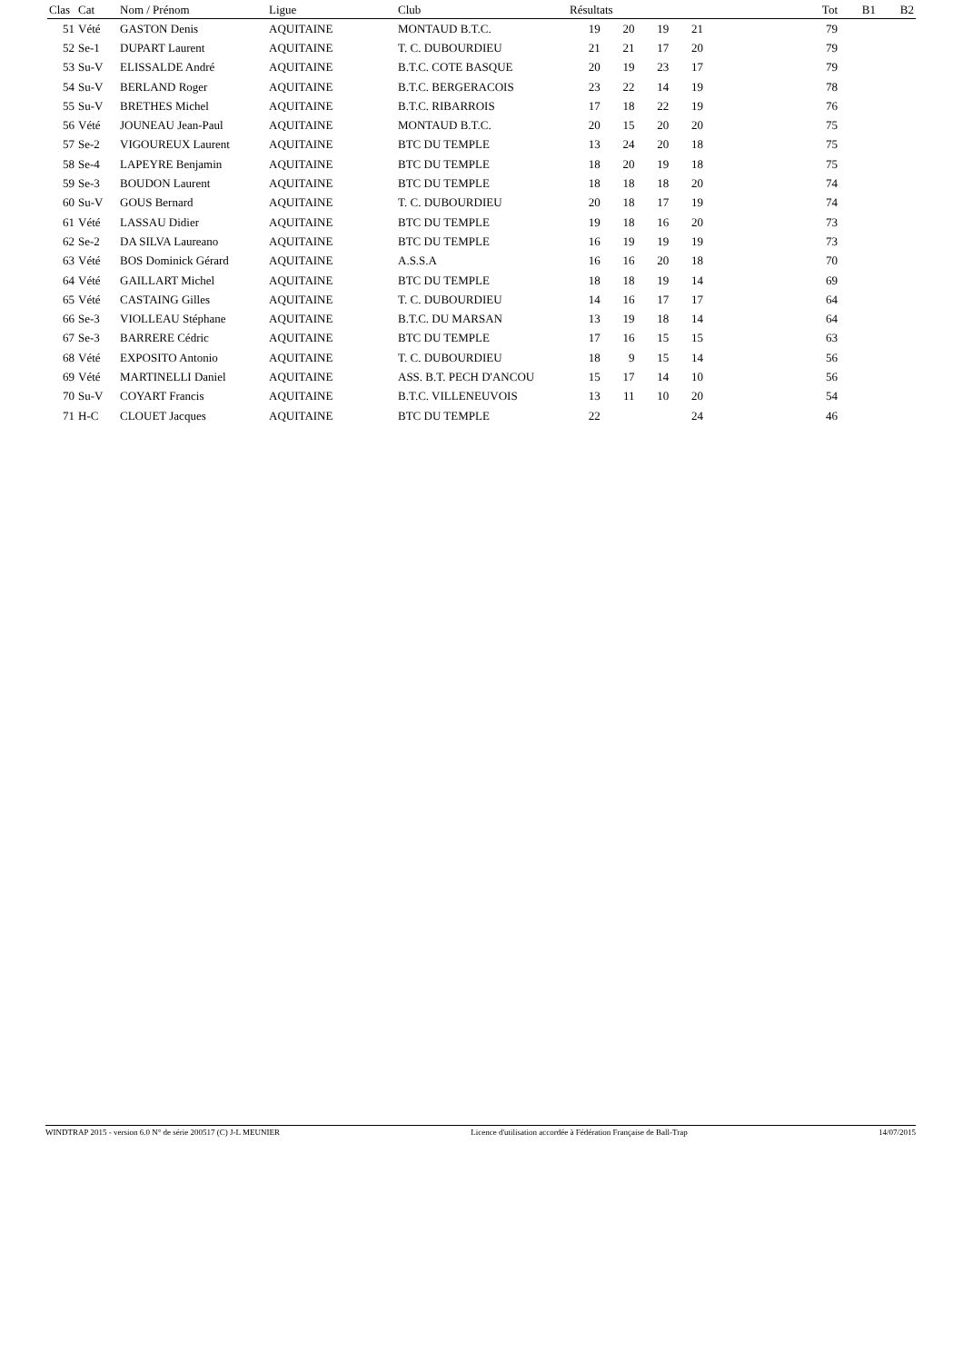| Clas | Cat | Nom / Prénom | Ligue | Club | Résultats | | | | | Tot | B1 | B2 |
| --- | --- | --- | --- | --- | --- | --- | --- | --- | --- | --- | --- | --- |
| 51 | Vété | GASTON Denis | AQUITAINE | MONTAUD B.T.C. | 19 | 20 | 19 | 21 | | 79 | | |
| 52 | Se-1 | DUPART Laurent | AQUITAINE | T. C. DUBOURDIEU | 21 | 21 | 17 | 20 | | 79 | | |
| 53 | Su-V | ELISSALDE André | AQUITAINE | B.T.C. COTE BASQUE | 20 | 19 | 23 | 17 | | 79 | | |
| 54 | Su-V | BERLAND Roger | AQUITAINE | B.T.C. BERGERACOIS | 23 | 22 | 14 | 19 | | 78 | | |
| 55 | Su-V | BRETHES Michel | AQUITAINE | B.T.C. RIBARROIS | 17 | 18 | 22 | 19 | | 76 | | |
| 56 | Vété | JOUNEAU Jean-Paul | AQUITAINE | MONTAUD B.T.C. | 20 | 15 | 20 | 20 | | 75 | | |
| 57 | Se-2 | VIGOUREUX Laurent | AQUITAINE | BTC DU TEMPLE | 13 | 24 | 20 | 18 | | 75 | | |
| 58 | Se-4 | LAPEYRE Benjamin | AQUITAINE | BTC DU TEMPLE | 18 | 20 | 19 | 18 | | 75 | | |
| 59 | Se-3 | BOUDON Laurent | AQUITAINE | BTC DU TEMPLE | 18 | 18 | 18 | 20 | | 74 | | |
| 60 | Su-V | GOUS Bernard | AQUITAINE | T. C. DUBOURDIEU | 20 | 18 | 17 | 19 | | 74 | | |
| 61 | Vété | LASSAU Didier | AQUITAINE | BTC DU TEMPLE | 19 | 18 | 16 | 20 | | 73 | | |
| 62 | Se-2 | DA SILVA Laureano | AQUITAINE | BTC DU TEMPLE | 16 | 19 | 19 | 19 | | 73 | | |
| 63 | Vété | BOS Dominick Gérard | AQUITAINE | A.S.S.A | 16 | 16 | 20 | 18 | | 70 | | |
| 64 | Vété | GAILLART Michel | AQUITAINE | BTC DU TEMPLE | 18 | 18 | 19 | 14 | | 69 | | |
| 65 | Vété | CASTAING Gilles | AQUITAINE | T. C. DUBOURDIEU | 14 | 16 | 17 | 17 | | 64 | | |
| 66 | Se-3 | VIOLLEAU Stéphane | AQUITAINE | B.T.C. DU MARSAN | 13 | 19 | 18 | 14 | | 64 | | |
| 67 | Se-3 | BARRERE Cédric | AQUITAINE | BTC DU TEMPLE | 17 | 16 | 15 | 15 | | 63 | | |
| 68 | Vété | EXPOSITO Antonio | AQUITAINE | T. C. DUBOURDIEU | 18 | 9 | 15 | 14 | | 56 | | |
| 69 | Vété | MARTINELLI Daniel | AQUITAINE | ASS. B.T. PECH D'ANCOU | 15 | 17 | 14 | 10 | | 56 | | |
| 70 | Su-V | COYART Francis | AQUITAINE | B.T.C. VILLENEUVOIS | 13 | 11 | 10 | 20 | | 54 | | |
| 71 | H-C | CLOUET Jacques | AQUITAINE | BTC DU TEMPLE | 22 | | | 24 | | 46 | | |
WINDTRAP 2015 - version 6.0 N° de série 200517 (C) J-L MEUNIER Licence d'utilisation accordée à Fédération Française de Ball-Trap 14/07/2015